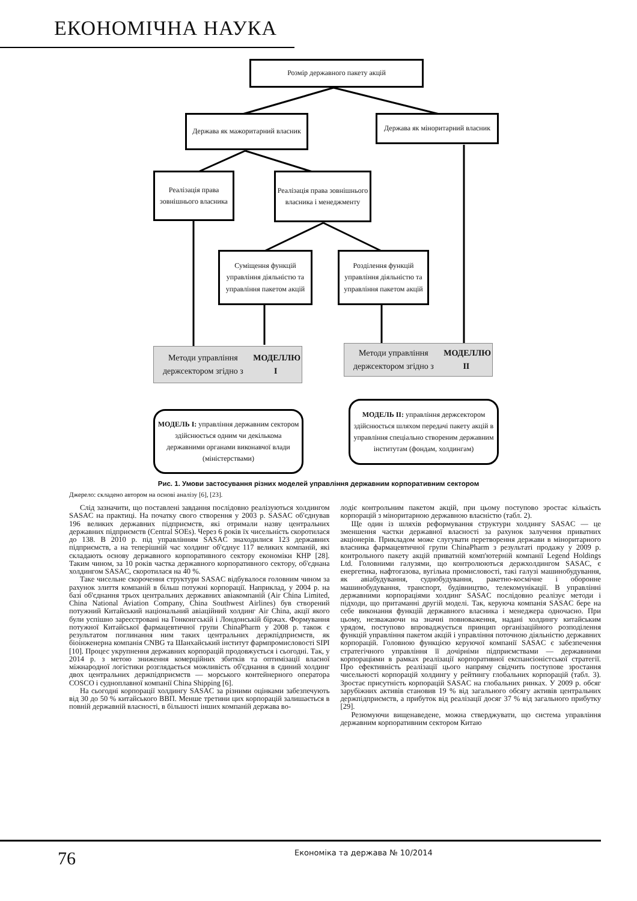ЕКОНОМІЧНА НАУКА
Розмір державного пакету акцій
Держава як мажоритарний власник
Держава як міноритарний власник
Реалізація права зовнішнього власника
Реалізація права зовнішнього власника і менеджменту
Суміщення функцій управління діяльністю та управління пакетом акцій
Розділення функцій управління діяльністю та управління пакетом акцій
Методи управління держсектором згідно з МОДЕЛЛЮ І
Методи управління держсектором згідно з МОДЕЛЛЮ ІІ
МОДЕЛЬ І: управління державним сектором здійснюється одним чи декількома державними органами виконавчої влади (міністерствами)
МОДЕЛЬ ІІ: управління держсектором здійснюється шляхом передачі пакету акцій в управління спеціально створеним державним інститутам (фондам, холдингам)
Рис. 1. Умови застосування різних моделей управління державним корпоративним сектором
Джерело: складено автором на основі аналізу [6], [23].
Слід зазначити, що поставлені завдання послідовно реалізуються холдингом SASAC на практиці. На початку свого створення у 2003 р. SASAC об'єднував 196 великих державних підприємств, які отримали назву центральних державних підприємств (Central SOEs). Через 6 років їх чисельність скоротилася до 138. В 2010 р. під управлінням SASAC знаходилися 123 державних підприємств, а на теперішній час холдинг об'єднує 117 великих компаній, які складають основу державного корпоративного сектору економіки КНР [28]. Таким чином, за 10 років частка державного корпоративного сектору, об'єднана холдингом SASAC, скоротилася на 40 %.
Таке чисельне скорочення структури SASAC відбувалося головним чином за рахунок злиття компаній в більш потужні корпорації. Наприклад, у 2004 р. на базі об'єднання трьох центральних державних авіакомпаній (Air China Limited, China National Aviation Company, China Southwest Airlines) був створений потужний Китайський національний авіаційний холдинг Air China, акції якого були успішно зареєстровані на Гонконгській і Лондонській біржах. Формування потужної Китайської фармацевтичної групи ChinaPharm у 2008 р. також є результатом поглинання ним таких центральних держпідприємств, як біоінженерна компанія CNBG та Шанхайський інститут фармпромисловості SIPI [10]. Процес укрупнення державних корпорацій продовжується і сьогодні. Так, у 2014 р. з метою зниження комерційних збитків та оптимізації власної міжнародної логістики розглядається можливість об'єднання в єдиний холдинг двох центральних держпідприємств — морського контейнерного оператора COSCO і судноплавної компанії China Shipping [6].
На сьогодні корпорації холдингу SASAC за різними оцінками забезпечують від 30 до 50 % китайського ВВП. Менше третини цих корпорацій залишається в повній державній власності, в більшості інших компаній держава во-
лодіє контрольним пакетом акцій, при цьому поступово зростає кількість корпорацій з міноритарною державною власністю (табл. 2).
Ще один із шляхів реформування структури холдингу SASAC — це зменшення частки державної власності за рахунок залучення приватних акціонерів. Прикладом може слугувати перетворення держави в міноритарного власника фармацевтичної групи ChinaPharm з результаті продажу у 2009 р. контрольного пакету акцій приватній комп'ютерній компанії Legend Holdings Ltd. Головними галузями, що контролюються держхолдингом SASAC, є енергетика, нафтогазова, вугільна промисловості, такі галузі машинобудування, як авіабудування, суднобудування, ракетно-космічне і оборонне машинобудування, транспорт, будівництво, телекомунікації. В управлінні державними корпораціями холдинг SASAC послідовно реалізує методи і підходи, що притаманні другій моделі. Так, керуюча компанія SASAC бере на себе виконання функцій державного власника і менеджера одночасно. При цьому, незважаючи на значні повноваження, надані холдингу китайським урядом, поступово впроваджується принцип організаційного розподілення функцій управління пакетом акцій і управління поточною діяльністю державних корпорацій. Головною функцією керуючої компанії SASAC є забезпечення стратегічного управління її дочірніми підприємствами — державними корпораціями в рамках реалізації корпоративної експансіоністської стратегії. Про ефективність реалізації цього напряму свідчить поступове зростання чисельності корпорацій холдингу у рейтингу глобальних корпорацій (табл. 3). Зростає присутність корпорацій SASAC на глобальних ринках. У 2009 р. обсяг зарубіжних активів становив 19 % від загального обсягу активів центральних держпідприємств, а прибуток від реалізації досяг 37 % від загального прибутку [29].
Резюмуючи вищенаведене, можна стверджувати, що система управління державним корпоративним сектором Китаю
76 Економіка та держава № 10/2014